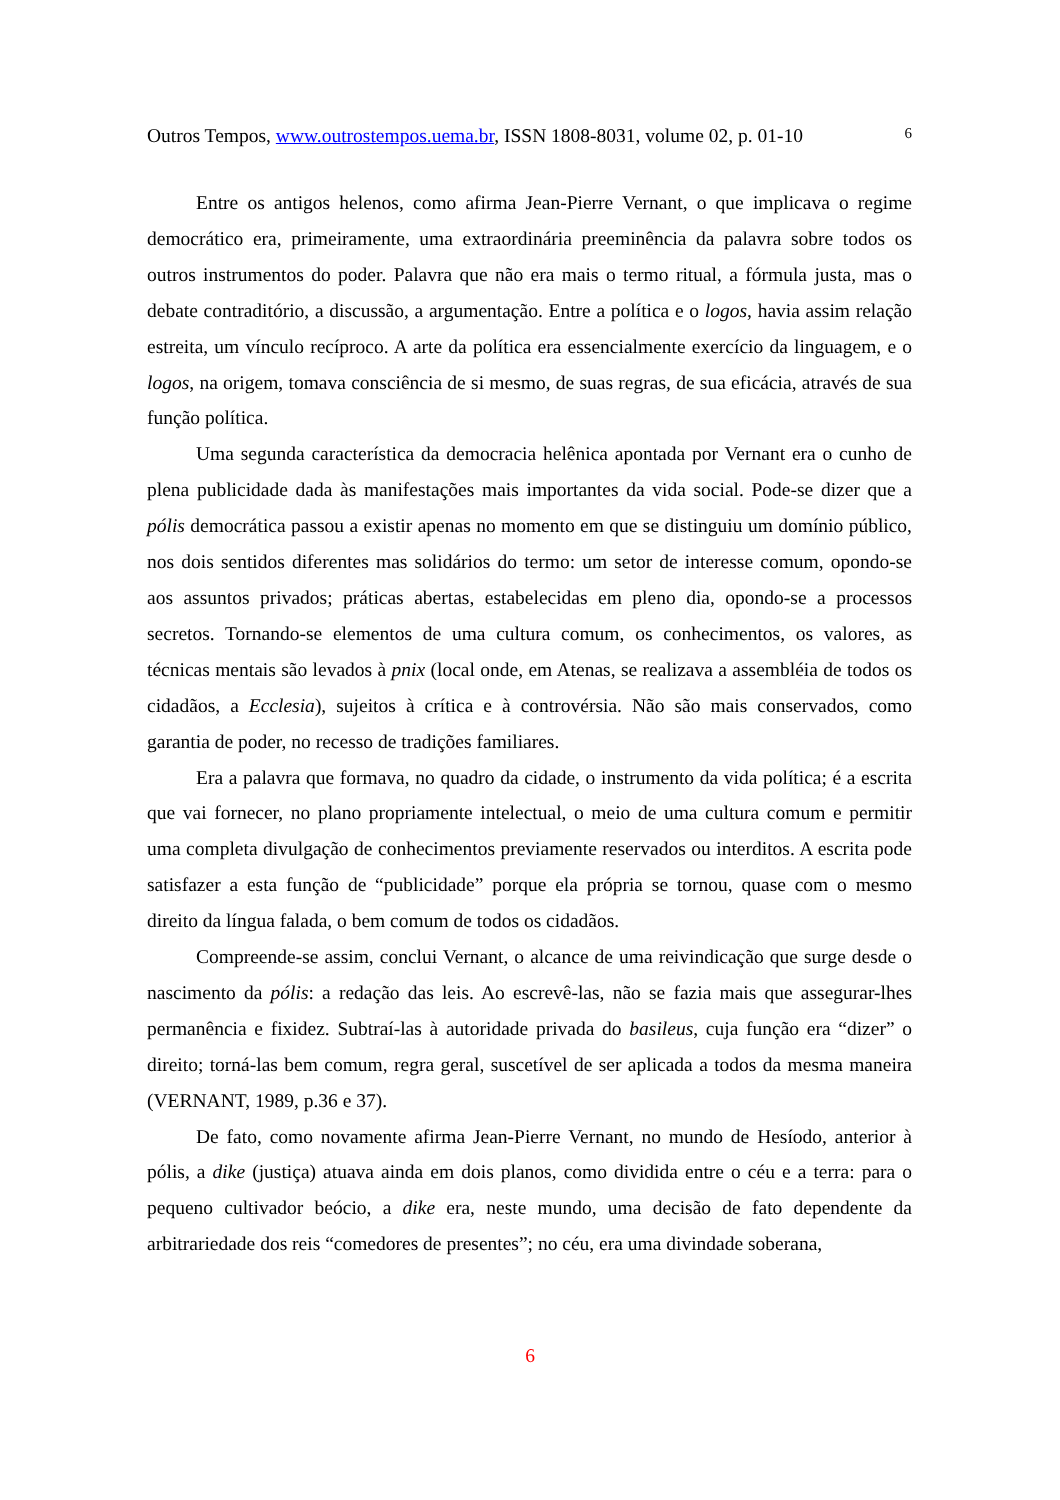Outros Tempos, www.outrostempos.uema.br, ISSN 1808-8031, volume 02, p. 01-10 6
Entre os antigos helenos, como afirma Jean-Pierre Vernant, o que implicava o regime democrático era, primeiramente, uma extraordinária preeminência da palavra sobre todos os outros instrumentos do poder. Palavra que não era mais o termo ritual, a fórmula justa, mas o debate contraditório, a discussão, a argumentação. Entre a política e o logos, havia assim relação estreita, um vínculo recíproco. A arte da política era essencialmente exercício da linguagem, e o logos, na origem, tomava consciência de si mesmo, de suas regras, de sua eficácia, através de sua função política.
Uma segunda característica da democracia helênica apontada por Vernant era o cunho de plena publicidade dada às manifestações mais importantes da vida social. Pode-se dizer que a pólis democrática passou a existir apenas no momento em que se distinguiu um domínio público, nos dois sentidos diferentes mas solidários do termo: um setor de interesse comum, opondo-se aos assuntos privados; práticas abertas, estabelecidas em pleno dia, opondo-se a processos secretos. Tornando-se elementos de uma cultura comum, os conhecimentos, os valores, as técnicas mentais são levados à pnix (local onde, em Atenas, se realizava a assembléia de todos os cidadãos, a Ecclesia), sujeitos à crítica e à controvérsia. Não são mais conservados, como garantia de poder, no recesso de tradições familiares.
Era a palavra que formava, no quadro da cidade, o instrumento da vida política; é a escrita que vai fornecer, no plano propriamente intelectual, o meio de uma cultura comum e permitir uma completa divulgação de conhecimentos previamente reservados ou interditos. A escrita pode satisfazer a esta função de “publicidade” porque ela própria se tornou, quase com o mesmo direito da língua falada, o bem comum de todos os cidadãos.
Compreende-se assim, conclui Vernant, o alcance de uma reivindicação que surge desde o nascimento da pólis: a redação das leis. Ao escrevê-las, não se fazia mais que assegurar-lhes permanência e fixidez. Subtraí-las à autoridade privada do basileus, cuja função era “dizer” o direito; torná-las bem comum, regra geral, suscetível de ser aplicada a todos da mesma maneira (VERNANT, 1989, p.36 e 37).
De fato, como novamente afirma Jean-Pierre Vernant, no mundo de Hesíodo, anterior à pólis, a dike (justiça) atuava ainda em dois planos, como dividida entre o céu e a terra: para o pequeno cultivador beócio, a dike era, neste mundo, uma decisão de fato dependente da arbitrariedade dos reis “comedores de presentes”; no céu, era uma divindade soberana,
6